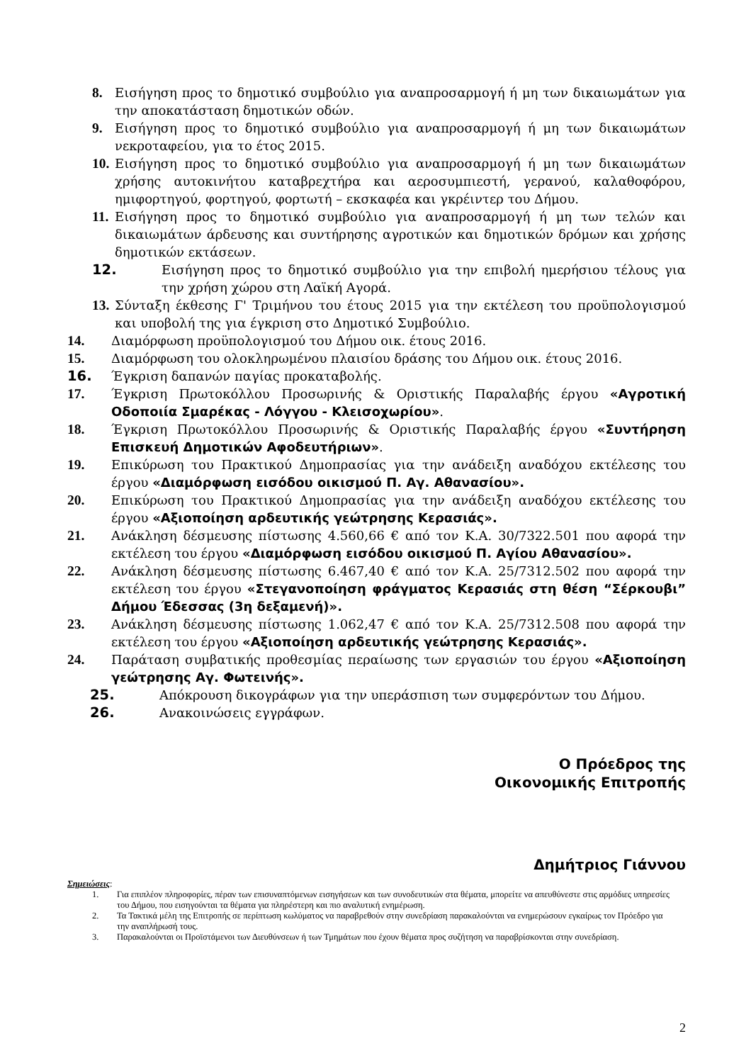8. Εισήγηση προς το δημοτικό συμβούλιο για αναπροσαρμογή ή μη των δικαιωμάτων για την αποκατάσταση δημοτικών οδών.
9. Εισήγηση προς το δημοτικό συμβούλιο για αναπροσαρμογή ή μη των δικαιωμάτων νεκροταφείου, για το έτος 2015.
10. Εισήγηση προς το δημοτικό συμβούλιο για αναπροσαρμογή ή μη των δικαιωμάτων χρήσης αυτοκινήτου καταβρεχτήρα και αεροσυμπιεστή, γερανού, καλαθοφόρου, ημιφορτηγού, φορτηγού, φορτωτή – εκσκαφέα και γκρέιντερ του Δήμου.
11. Εισήγηση προς το δημοτικό συμβούλιο για αναπροσαρμογή ή μη των τελών και δικαιωμάτων άρδευσης και συντήρησης αγροτικών και δημοτικών δρόμων και χρήσης δημοτικών εκτάσεων.
12. Εισήγηση προς το δημοτικό συμβούλιο για την επιβολή ημερήσιου τέλους για την χρήση χώρου στη Λαϊκή Αγορά.
13. Σύνταξη έκθεσης Γ' Τριμήνου του έτους 2015 για την εκτέλεση του προϋπολογισμού και υποβολή της για έγκριση στο Δημοτικό Συμβούλιο.
14. Διαμόρφωση προϋπολογισμού του Δήμου οικ. έτους 2016.
15. Διαμόρφωση του ολοκληρωμένου πλαισίου δράσης του Δήμου οικ. έτους 2016.
16. Έγκριση δαπανών παγίας προκαταβολής.
17. Έγκριση Πρωτοκόλλου Προσωρινής & Οριστικής Παραλαβής έργου «Αγροτική Οδοποιία Σμαρέκας - Λόγγου - Κλεισοχωρίου».
18. Έγκριση Πρωτοκόλλου Προσωρινής & Οριστικής Παραλαβής έργου «Συντήρηση Επισκευή Δημοτικών Αφοδευτήριων».
19. Επικύρωση του Πρακτικού Δημοπρασίας για την ανάδειξη αναδόχου εκτέλεσης του έργου «Διαμόρφωση εισόδου οικισμού Π. Αγ. Αθανασίου».
20. Επικύρωση του Πρακτικού Δημοπρασίας για την ανάδειξη αναδόχου εκτέλεσης του έργου «Αξιοποίηση αρδευτικής γεώτρησης Κερασιάς».
21. Ανάκληση δέσμευσης πίστωσης 4.560,66 € από τον Κ.Α. 30/7322.501 που αφορά την εκτέλεση του έργου «Διαμόρφωση εισόδου οικισμού Π. Αγίου Αθανασίου».
22. Ανάκληση δέσμευσης πίστωσης 6.467,40 € από τον Κ.Α. 25/7312.502 που αφορά την εκτέλεση του έργου «Στεγανοποίηση φράγματος Κερασιάς στη θέση “Σέρκουβι” Δήμου Έδεσσας (3η δεξαμενή)».
23. Ανάκληση δέσμευσης πίστωσης 1.062,47 € από τον Κ.Α. 25/7312.508 που αφορά την εκτέλεση του έργου «Αξιοποίηση αρδευτικής γεώτρησης Κερασιάς».
24. Παράταση συμβατικής προθεσμίας περαίωσης των εργασιών του έργου «Αξιοποίηση γεώτρησης Αγ. Φωτεινής».
25. Απόκρουση δικογράφων για την υπεράσπιση των συμφερόντων του Δήμου.
26. Ανακοινώσεις εγγράφων.
Ο Πρόεδρος της
Οικονομικής Επιτροπής
Δημήτριος Γιάννου
Σημειώσεις:
1. Για επιπλέον πληροφορίες, πέραν των επισυναπτόμενων εισηγήσεων και των συνοδευτικών στα θέματα, μπορείτε να απευθύνεστε στις αρμόδιες υπηρεσίες του Δήμου, που εισηγούνται τα θέματα για πληρέστερη και πιο αναλυτική ενημέρωση.
2. Τα Τακτικά μέλη της Επιτροπής σε περίπτωση κωλύματος να παραβρεθούν στην συνεδρίαση παρακαλούνται να ενημερώσουν εγκαίρως τον Πρόεδρο για την αναπλήρωσή τους.
3. Παρακαλούνται οι Προϊστάμενοι των Διευθύνσεων ή των Τμημάτων που έχουν θέματα προς συζήτηση να παραβρίσκονται στην συνεδρίαση.
2